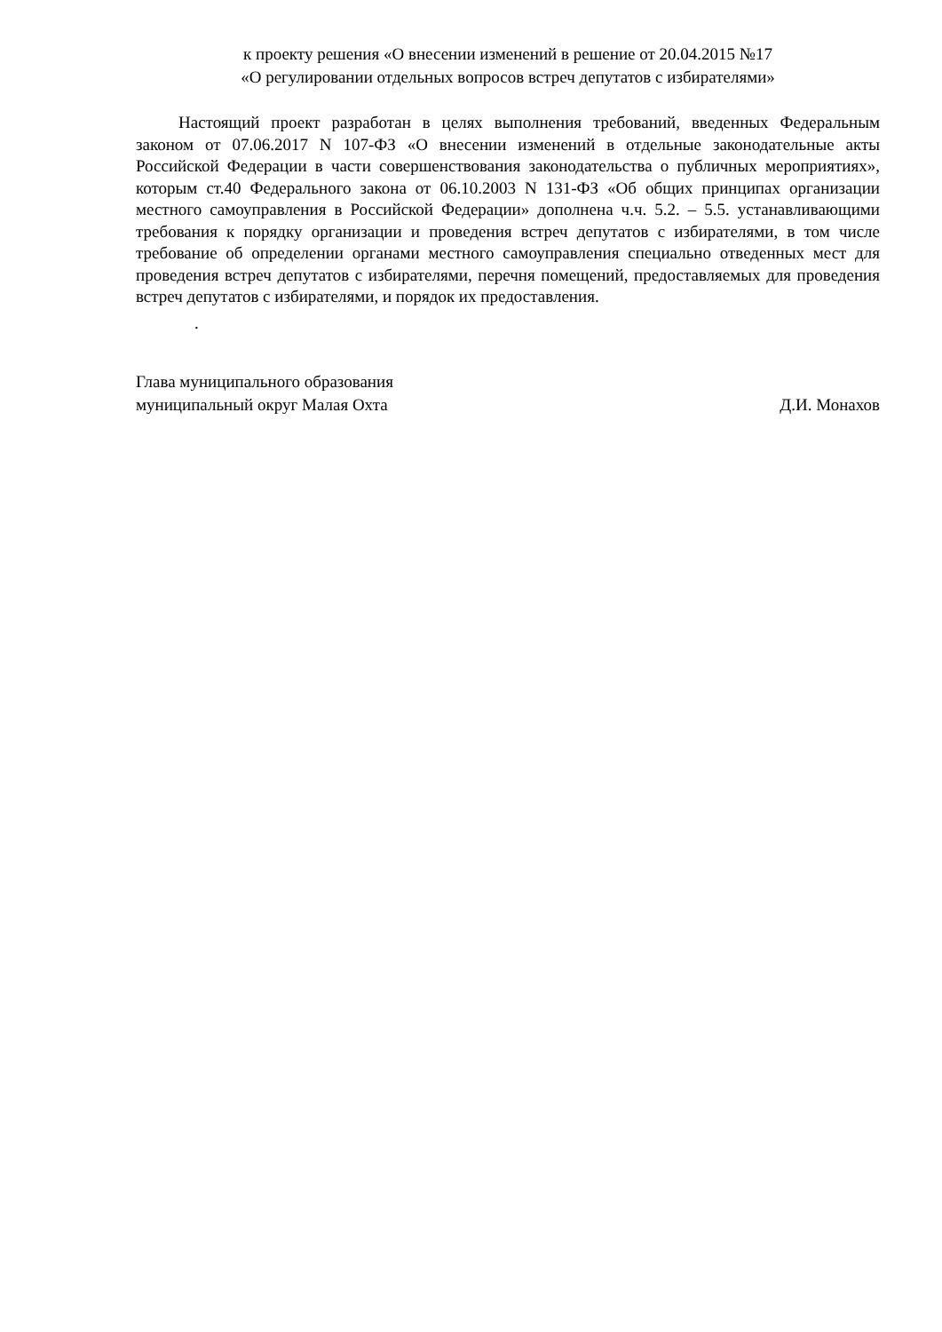к проекту решения «О внесении изменений в решение от 20.04.2015 №17
«О регулировании отдельных вопросов встреч депутатов с избирателями»
Настоящий проект разработан в целях выполнения требований, введенных Федеральным законом от 07.06.2017 N 107-ФЗ «О внесении изменений в отдельные законодательные акты Российской Федерации в части совершенствования законодательства о публичных мероприятиях», которым ст.40 Федерального закона от 06.10.2003 N 131-ФЗ «Об общих принципах организации местного самоуправления в Российской Федерации» дополнена ч.ч. 5.2. – 5.5. устанавливающими требования к порядку организации и проведения встреч депутатов с избирателями, в том числе требование об определении органами местного самоуправления специально отведенных мест для проведения встреч депутатов с избирателями, перечня помещений, предоставляемых для проведения встреч депутатов с избирателями, и порядок их предоставления.
.
Глава муниципального образования
муниципальный округ Малая Охта
Д.И. Монахов